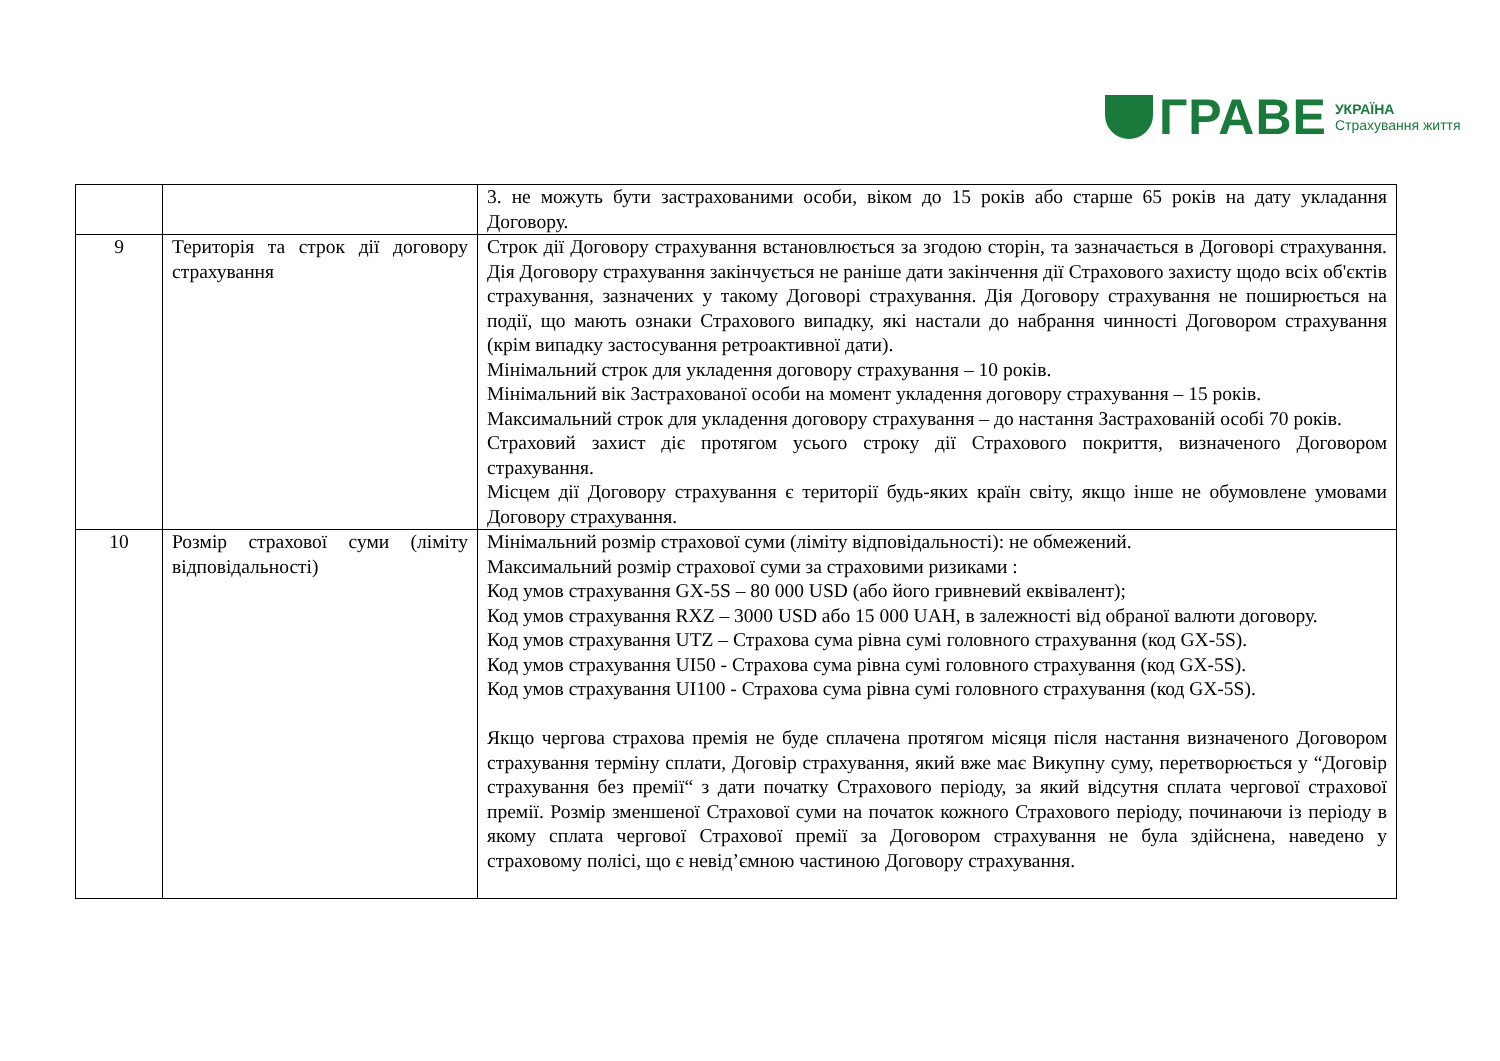ГРАВЕ УКРАЇНА
Страхування життя
| | | 3. не можуть бути застрахованими особи, віком до 15 років або старше 65 років на дату укладання Договору. |
| 9 | Територія та строк дії договору страхування | Строк дії Договору страхування встановлюється за згодою сторін, та зазначається в Договорі страхування. Дія Договору страхування закінчується не раніше дати закінчення дії Страхового захисту щодо всіх об'єктів страхування, зазначених у такому Договорі страхування. Дія Договору страхування не поширюється на події, що мають ознаки Страхового випадку, які настали до набрання чинності Договором страхування (крім випадку застосування ретроактивної дати). Мінімальний строк для укладення договору страхування – 10 років. Мінімальний вік Застрахованої особи на момент укладення договору страхування – 15 років. Максимальний строк для укладення договору страхування – до настання Застрахованій особі 70 років. Страховий захист діє протягом усього строку дії Страхового покриття, визначеного Договором страхування. Місцем дії Договору страхування є території будь-яких країн світу, якщо інше не обумовлене умовами Договору страхування. |
| 10 | Розмір страхової суми (ліміту відповідальності) | Мінімальний розмір страхової суми (ліміту відповідальності): не обмежений. Максимальний розмір страхової суми за страховими ризиками : Код умов страхування GX-5S – 80 000 USD (або його гривневий еквівалент); Код умов страхування RXZ – 3000 USD або 15 000 UAH, в залежності від обраної валюти договору. Код умов страхування UTZ – Страхова сума рівна сумі головного страхування (код GX-5S). Код умов страхування UI50 - Страхова сума рівна сумі головного страхування (код GX-5S). Код умов страхування UI100 - Страхова сума рівна сумі головного страхування (код GX-5S). Якщо чергова страхова премія не буде сплачена протягом місяця після настання визначеного Договором страхування терміну сплати, Договір страхування, який вже має Викупну суму, перетворюється у “Договір страхування без премії“ з дати початку Страхового періоду, за який відсутня сплата чергової страхової премії. Розмір зменшеної Страхової суми на початок кожного Страхового періоду, починаючи із періоду в якому сплата чергової Страхової премії за Договором страхування не була здійснена, наведено у страховому полісі, що є невід’ємною частиною Договору страхування. |